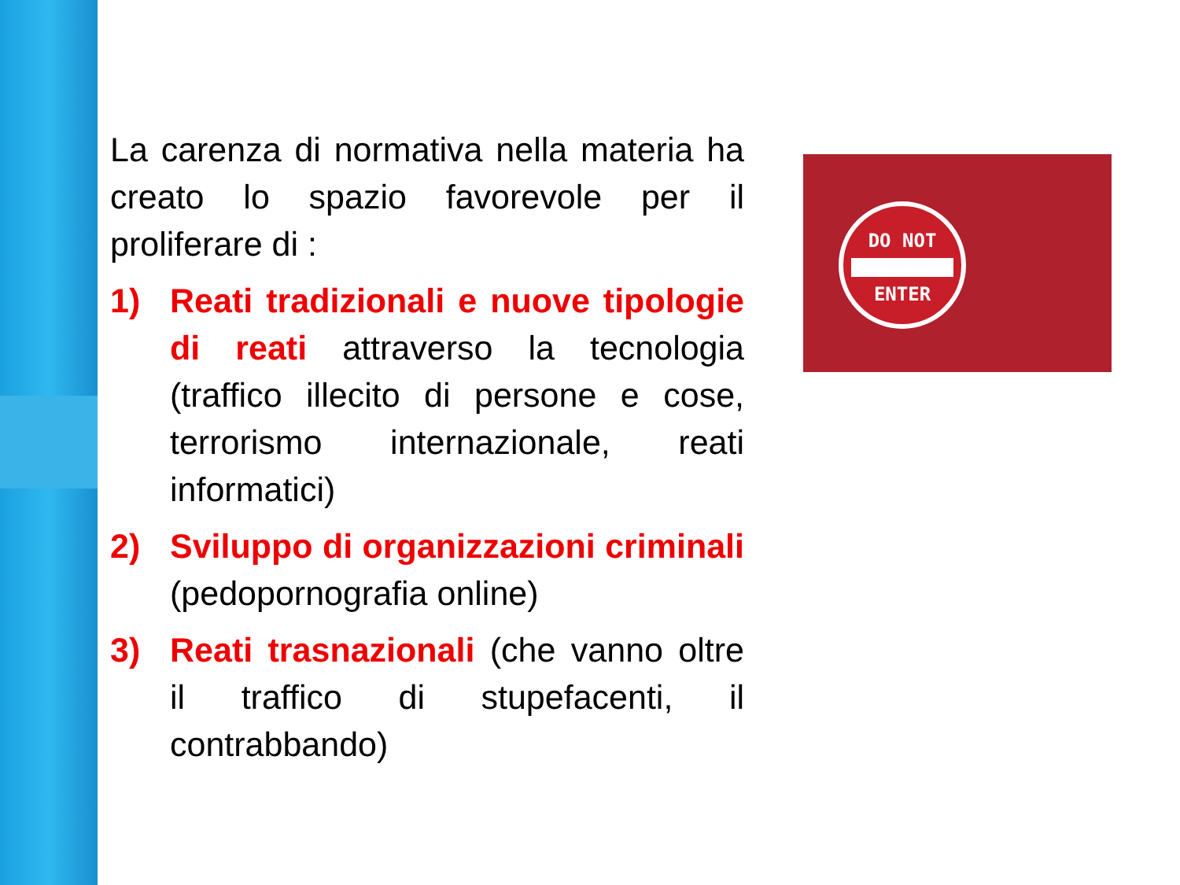La carenza di normativa nella materia ha creato lo spazio favorevole per il proliferare di :
1) Reati tradizionali e nuove tipologie di reati attraverso la tecnologia (traffico illecito di persone e cose, terrorismo internazionale, reati informatici)
2) Sviluppo di organizzazioni criminali (pedopornografia online)
3) Reati trasnazionali (che vanno oltre il traffico di stupefacenti, il contrabbando)
DO NOT
ENTER